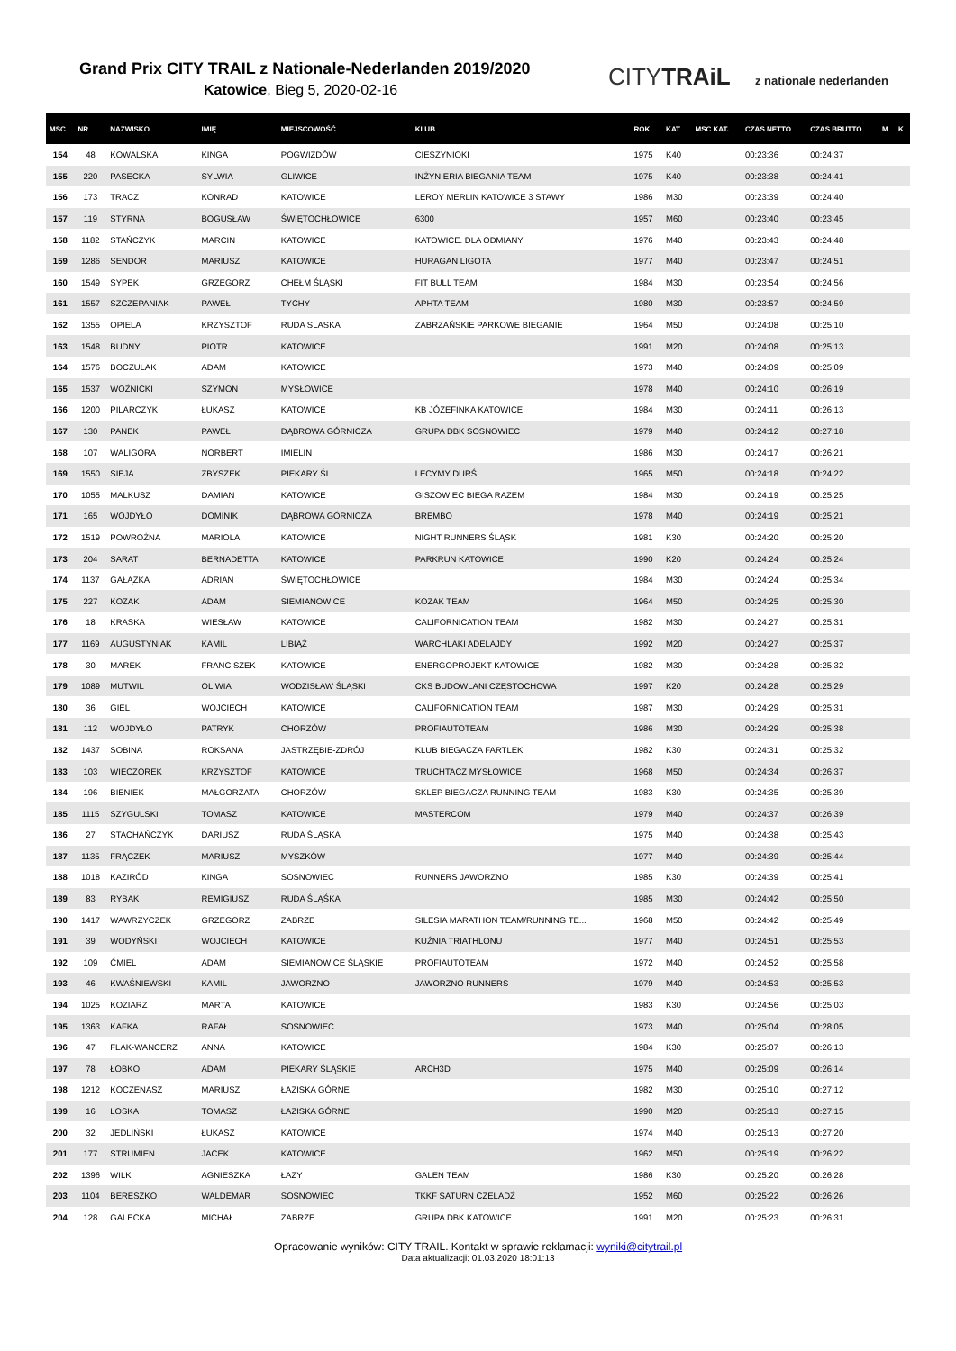Grand Prix CITY TRAIL z Nationale-Nederlanden 2019/2020
Katowice, Bieg 5, 2020-02-16
CITYTRAiL z nationale nederlanden
| MSC | NR | NAZWISKO | IMIĘ | MIEJSCOWOŚĆ | KLUB | ROK | KAT | MSC KAT. | CZAS NETTO | CZAS BRUTTO | M | K |
| --- | --- | --- | --- | --- | --- | --- | --- | --- | --- | --- | --- | --- |
| 154 | 48 | KOWALSKA | KINGA | POGWIZDÓW | CIESZYNIOKI | 1975 | K40 | | 00:23:36 | 00:24:37 | | |
| 155 | 220 | PASECKA | SYLWIA | GLIWICE | INŻYNIERIA BIEGANIA TEAM | 1975 | K40 | | 00:23:38 | 00:24:41 | | |
| 156 | 173 | TRACZ | KONRAD | KATOWICE | LEROY MERLIN KATOWICE 3 STAWY | 1986 | M30 | | 00:23:39 | 00:24:40 | | |
| 157 | 119 | STYRNA | BOGUSŁAW | ŚWIĘTOCHŁOWICE | 6300 | 1957 | M60 | | 00:23:40 | 00:23:45 | | |
| 158 | 1182 | STAŃCZYK | MARCIN | KATOWICE | KATOWICE. DLA ODMIANY | 1976 | M40 | | 00:23:43 | 00:24:48 | | |
| 159 | 1286 | SENDOR | MARIUSZ | KATOWICE | HURAGAN LIGOTA | 1977 | M40 | | 00:23:47 | 00:24:51 | | |
| 160 | 1549 | SYPEK | GRZEGORZ | CHEŁM ŚLĄSKI | FIT BULL TEAM | 1984 | M30 | | 00:23:54 | 00:24:56 | | |
| 161 | 1557 | SZCZEPANIAK | PAWEŁ | TYCHY | APHTA TEAM | 1980 | M30 | | 00:23:57 | 00:24:59 | | |
| 162 | 1355 | OPIELA | KRZYSZTOF | RUDA SLASKA | ZABRZAŃSKIE PARKOWE BIEGANIE | 1964 | M50 | | 00:24:08 | 00:25:10 | | |
| 163 | 1548 | BUDNY | PIOTR | KATOWICE | | 1991 | M20 | | 00:24:08 | 00:25:13 | | |
| 164 | 1576 | BOCZULAK | ADAM | KATOWICE | | 1973 | M40 | | 00:24:09 | 00:25:09 | | |
| 165 | 1537 | WOŹNICKI | SZYMON | MYSŁOWICE | | 1978 | M40 | | 00:24:10 | 00:26:19 | | |
| 166 | 1200 | PILARCZYK | ŁUKASZ | KATOWICE | KB JÓZEFINKA KATOWICE | 1984 | M30 | | 00:24:11 | 00:26:13 | | |
| 167 | 130 | PANEK | PAWEŁ | DĄBROWA GÓRNICZA | GRUPA DBK SOSNOWIEC | 1979 | M40 | | 00:24:12 | 00:27:18 | | |
| 168 | 107 | WALIGÓRA | NORBERT | IMIELIN | | 1986 | M30 | | 00:24:17 | 00:26:21 | | |
| 169 | 1550 | SIEJA | ZBYSZEK | PIEKARY ŚL | LECYMY DURŚ | 1965 | M50 | | 00:24:18 | 00:24:22 | | |
| 170 | 1055 | MALKUSZ | DAMIAN | KATOWICE | GISZOWIEC BIEGA RAZEM | 1984 | M30 | | 00:24:19 | 00:25:25 | | |
| 171 | 165 | WOJDYŁO | DOMINIK | DĄBROWA GÓRNICZA | BREMBO | 1978 | M40 | | 00:24:19 | 00:25:21 | | |
| 172 | 1519 | POWROŻNA | MARIOLA | KATOWICE | NIGHT RUNNERS ŚLĄSK | 1981 | K30 | | 00:24:20 | 00:25:20 | | |
| 173 | 204 | SARAT | BERNADETTA | KATOWICE | PARKRUN KATOWICE | 1990 | K20 | | 00:24:24 | 00:25:24 | | |
| 174 | 1137 | GAŁĄZKA | ADRIAN | ŚWIĘTOCHŁOWICE | | 1984 | M30 | | 00:24:24 | 00:25:34 | | |
| 175 | 227 | KOZAK | ADAM | SIEMIANOWICE | KOZAK TEAM | 1964 | M50 | | 00:24:25 | 00:25:30 | | |
| 176 | 18 | KRASKA | WIESŁAW | KATOWICE | CALIFORNICATION TEAM | 1982 | M30 | | 00:24:27 | 00:25:31 | | |
| 177 | 1169 | AUGUSTYNIAK | KAMIL | LIBIĄŻ | WARCHLAKI ADELAJDY | 1992 | M20 | | 00:24:27 | 00:25:37 | | |
| 178 | 30 | MAREK | FRANCISZEK | KATOWICE | ENERGOPROJEKT-KATOWICE | 1982 | M30 | | 00:24:28 | 00:25:32 | | |
| 179 | 1089 | MUTWIL | OLIWIA | WODZISŁAW ŚLĄSKI | CKS BUDOWLANI CZĘSTOCHOWA | 1997 | K20 | | 00:24:28 | 00:25:29 | | |
| 180 | 36 | GIEL | WOJCIECH | KATOWICE | CALIFORNICATION TEAM | 1987 | M30 | | 00:24:29 | 00:25:31 | | |
| 181 | 112 | WOJDYŁO | PATRYK | CHORZÓW | PROFIAUTOTEAM | 1986 | M30 | | 00:24:29 | 00:25:38 | | |
| 182 | 1437 | SOBINA | ROKSANA | JASTRZĘBIE-ZDRÓJ | KLUB BIEGACZA FARTLEK | 1982 | K30 | | 00:24:31 | 00:25:32 | | |
| 183 | 103 | WIECZOREK | KRZYSZTOF | KATOWICE | TRUCHTACZ MYSŁOWICE | 1968 | M50 | | 00:24:34 | 00:26:37 | | |
| 184 | 196 | BIENIEK | MAŁGORZATA | CHORZÓW | SKLEP BIEGACZA RUNNING TEAM | 1983 | K30 | | 00:24:35 | 00:25:39 | | |
| 185 | 1115 | SZYGULSKI | TOMASZ | KATOWICE | MASTERCOM | 1979 | M40 | | 00:24:37 | 00:26:39 | | |
| 186 | 27 | STACHAŃCZYK | DARIUSZ | RUDA ŚLĄSKA | | 1975 | M40 | | 00:24:38 | 00:25:43 | | |
| 187 | 1135 | FRĄCZEK | MARIUSZ | MYSZKÓW | | 1977 | M40 | | 00:24:39 | 00:25:44 | | |
| 188 | 1018 | KAZIRÓD | KINGA | SOSNOWIEC | RUNNERS JAWORZNO | 1985 | K30 | | 00:24:39 | 00:25:41 | | |
| 189 | 83 | RYBAK | REMIGIUSZ | RUDA ŚLĄŚKA | | 1985 | M30 | | 00:24:42 | 00:25:50 | | |
| 190 | 1417 | WAWRZYCZEK | GRZEGORZ | ZABRZE | SILESIA MARATHON TEAM/RUNNING TE... | 1968 | M50 | | 00:24:42 | 00:25:49 | | |
| 191 | 39 | WODYŃSKI | WOJCIECH | KATOWICE | KUŹNIA TRIATHLONU | 1977 | M40 | | 00:24:51 | 00:25:53 | | |
| 192 | 109 | ĆMIEL | ADAM | SIEMIANOWICE ŚLĄSKIE | PROFIAUTOTEAM | 1972 | M40 | | 00:24:52 | 00:25:58 | | |
| 193 | 46 | KWAŚNIEWSKI | KAMIL | JAWORZNO | JAWORZNO RUNNERS | 1979 | M40 | | 00:24:53 | 00:25:53 | | |
| 194 | 1025 | KOZIARZ | MARTA | KATOWICE | | 1983 | K30 | | 00:24:56 | 00:25:03 | | |
| 195 | 1363 | KAFKA | RAFAŁ | SOSNOWIEC | | 1973 | M40 | | 00:25:04 | 00:28:05 | | |
| 196 | 47 | FLAK-WANCERZ | ANNA | KATOWICE | | 1984 | K30 | | 00:25:07 | 00:26:13 | | |
| 197 | 78 | ŁOBKO | ADAM | PIEKARY ŚLĄSKIE | ARCH3D | 1975 | M40 | | 00:25:09 | 00:26:14 | | |
| 198 | 1212 | KOCZENASZ | MARIUSZ | ŁAZISKA GÓRNE | | 1982 | M30 | | 00:25:10 | 00:27:12 | | |
| 199 | 16 | LOSKA | TOMASZ | ŁAZISKA GÓRNE | | 1990 | M20 | | 00:25:13 | 00:27:15 | | |
| 200 | 32 | JEDLIŃSKI | ŁUKASZ | KATOWICE | | 1974 | M40 | | 00:25:13 | 00:27:20 | | |
| 201 | 177 | STRUMIEN | JACEK | KATOWICE | | 1962 | M50 | | 00:25:19 | 00:26:22 | | |
| 202 | 1396 | WILK | AGNIESZKA | ŁAZY | GALEN TEAM | 1986 | K30 | | 00:25:20 | 00:26:28 | | |
| 203 | 1104 | BERESZKO | WALDEMAR | SOSNOWIEC | TKKF SATURN CZELADŹ | 1952 | M60 | | 00:25:22 | 00:26:26 | | |
| 204 | 128 | GALECKA | MICHAŁ | ZABRZE | GRUPA DBK KATOWICE | 1991 | M20 | | 00:25:23 | 00:26:31 | | |
Opracowanie wyników: CITY TRAIL. Kontakt w sprawie reklamacji: wyniki@citytrail.pl
Data aktualizacji: 01.03.2020 18:01:13